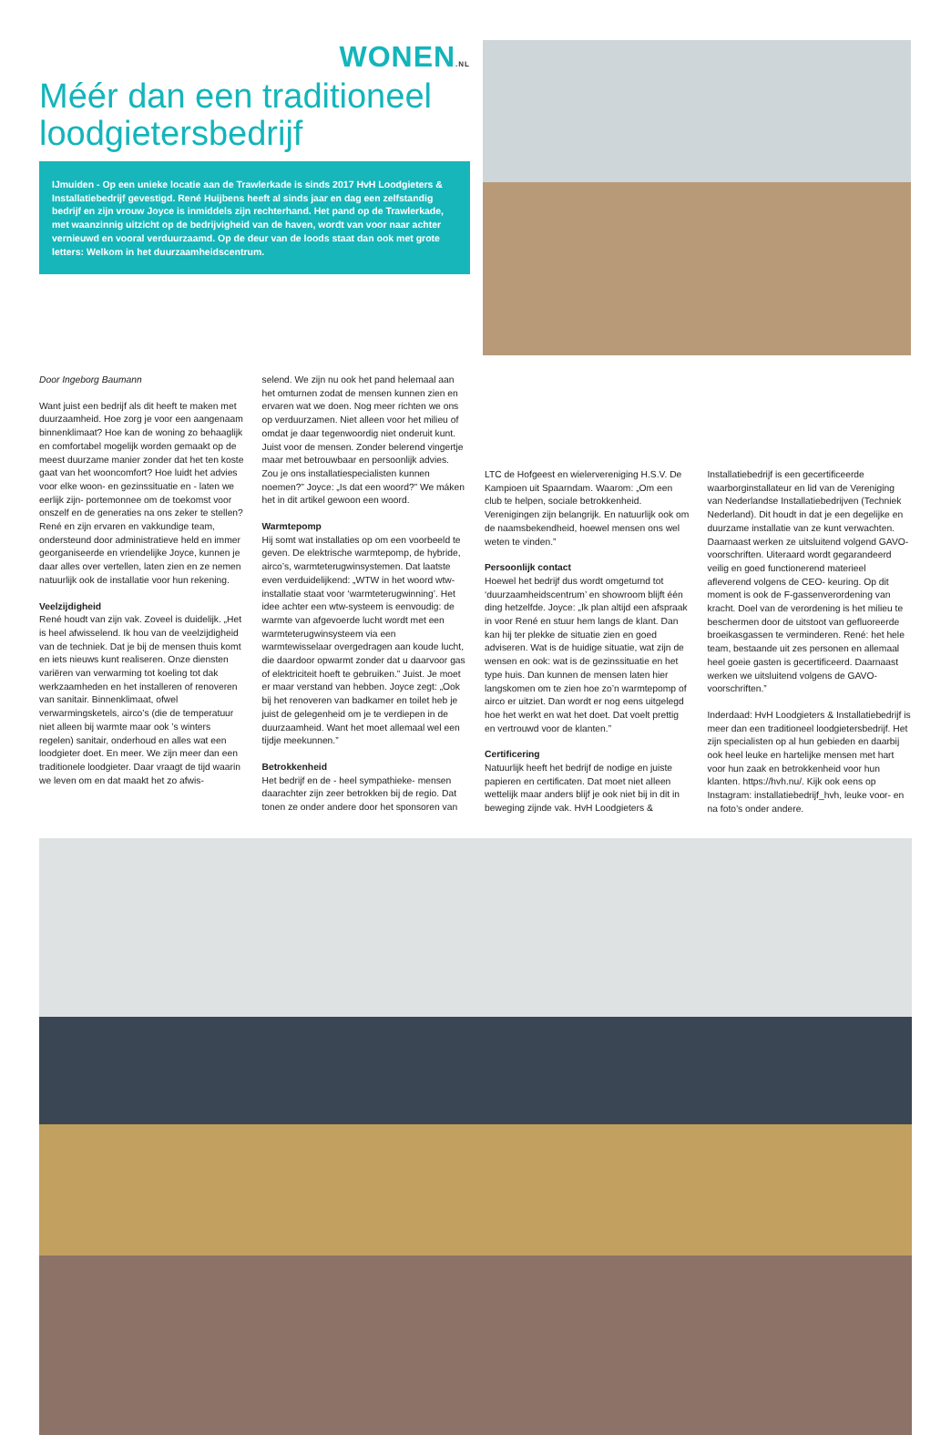WONEN.NL
Méér dan een traditioneel loodgietersbedrijf
IJmuiden - Op een unieke locatie aan de Trawlerkade is sinds 2017 HvH Loodgieters & Installatiebedrijf gevestigd. René Huijbens heeft al sinds jaar en dag een zelfstandig bedrijf en zijn vrouw Joyce is inmiddels zijn rechterhand. Het pand op de Trawlerkade, met waanzinnig uitzicht op de bedrijvigheid van de haven, wordt van voor naar achter vernieuwd en vooral verduurzaamd. Op de deur van de loods staat dan ook met grote letters: Welkom in het duurzaamheidscentrum.
Door Ingeborg Baumann
Want juist een bedrijf als dit heeft te maken met duurzaamheid. Hoe zorg je voor een aangenaam binnenklimaat? Hoe kan de woning zo behaaglijk en comfortabel mogelijk worden gemaakt op de meest duurzame manier zonder dat het ten koste gaat van het wooncomfort? Hoe luidt het advies voor elke woon- en gezinssituatie en - laten we eerlijk zijn- portemonnee om de toekomst voor onszelf en de generaties na ons zeker te stellen? René en zijn ervaren en vakkundige team, ondersteund door administratieve held en immer georganiseerde en vriendelijke Joyce, kunnen je daar alles over vertellen, laten zien en ze nemen natuurlijk ook de installatie voor hun rekening.
Veelzijdigheid
René houdt van zijn vak. Zoveel is duidelijk. „Het is heel afwisselend. Ik hou van de veelzijdigheid van de techniek. Dat je bij de mensen thuis komt en iets nieuws kunt realiseren. Onze diensten variëren van verwarming tot koeling tot dak werkzaamheden en het installeren of renoveren van sanitair. Binnenklimaat, ofwel verwarmingsketels, airco’s (die de temperatuur niet alleen bij warmte maar ook ’s winters regelen) sanitair, onderhoud en alles wat een loodgieter doet. En meer. We zijn meer dan een traditionele loodgieter. Daar vraagt de tijd waarin we leven om en dat maakt het zo afwis-
selend. We zijn nu ook het pand helemaal aan het omturnen zodat de mensen kunnen zien en ervaren wat we doen. Nog meer richten we ons op verduurzamen. Niet alleen voor het milieu of omdat je daar tegenwoordig niet onderuit kunt. Juist voor de mensen. Zonder belerend vingertje maar met betrouwbaar en persoonlijk advies. Zou je ons installatiespecialisten kunnen noemen?” Joyce: „Is dat een woord?” We máken het in dit artikel gewoon een woord.
Warmtepomp
Hij somt wat installaties op om een voorbeeld te geven. De elektrische warmtepomp, de hybride, airco’s, warmteterugwinsystemen. Dat laatste even verduidelijkend: „WTW in het woord wtw-installatie staat voor ‘warmteterugwinning’. Het idee achter een wtw-systeem is eenvoudig: de warmte van afgevoerde lucht wordt met een warmteterugwinsysteem via een warmtewisselaar overgedragen aan koude lucht, die daardoor opwarmt zonder dat u daarvoor gas of elektriciteit hoeft te gebruiken.” Juist. Je moet er maar verstand van hebben. Joyce zegt: „Ook bij het renoveren van badkamer en toilet heb je juist de gelegenheid om je te verdiepen in de duurzaamheid. Want het moet allemaal wel een tijdje meekunnen.”
Betrokkenheid
Het bedrijf en de - heel sympathieke- mensen daarachter zijn zeer betrokken bij de regio. Dat tonen ze onder andere door het sponsoren van
LTC de Hofgeest en wielervereniging H.S.V. De Kampioen uit Spaarndam. Waarom: „Om een club te helpen, sociale betrokkenheid. Verenigingen zijn belangrijk. En natuurlijk ook om de naamsbekendheid, hoewel mensen ons wel weten te vinden.”
Persoonlijk contact
Hoewel het bedrijf dus wordt omgeturnd tot ‘duurzaamheidscentrum’ en showroom blijft één ding hetzelfde. Joyce: „Ik plan altijd een afspraak in voor René en stuur hem langs de klant. Dan kan hij ter plekke de situatie zien en goed adviseren. Wat is de huidige situatie, wat zijn de wensen en ook: wat is de gezinssituatie en het type huis. Dan kunnen de mensen laten hier langskomen om te zien hoe zo’n warmtepomp of airco er uitziet. Dan wordt er nog eens uitgelegd hoe het werkt en wat het doet. Dat voelt prettig en vertrouwd voor de klanten.”
Certificering
Natuurlijk heeft het bedrijf de nodige en juiste papieren en certificaten. Dat moet niet alleen wettelijk maar anders blijf je ook niet bij in dit in beweging zijnde vak. HvH Loodgieters &
Installatiebedrijf is een gecertificeerde waarborginstallateur en lid van de Vereniging van Nederlandse Installatiebedrijven (Techniek Nederland). Dit houdt in dat je een degelijke en duurzame installatie van ze kunt verwachten. Daarnaast werken ze uitsluitend volgend GAVO-voorschriften. Uiteraard wordt gegarandeerd veilig en goed functionerend materieel afleverend volgens de CEO- keuring. Op dit moment is ook de F-gassenverordening van kracht. Doel van de verordening is het milieu te beschermen door de uitstoot van gefluoreerde broeikasgassen te verminderen. René: het hele team, bestaande uit zes personen en allemaal heel goeie gasten is gecertificeerd. Daarnaast werken we uitsluitend volgens de GAVO-voorschriften.”
Inderdaad: HvH Loodgieters & Installatiebedrijf is meer dan een traditioneel loodgietersbedrijf. Het zijn specialisten op al hun gebieden en daarbij ook heel leuke en hartelijke mensen met hart voor hun zaak en betrokkenheid voor hun klanten. https://hvh.nu/. Kijk ook eens op Instagram: installatiebedrijf_hvh, leuke voor- en na foto’s onder andere.